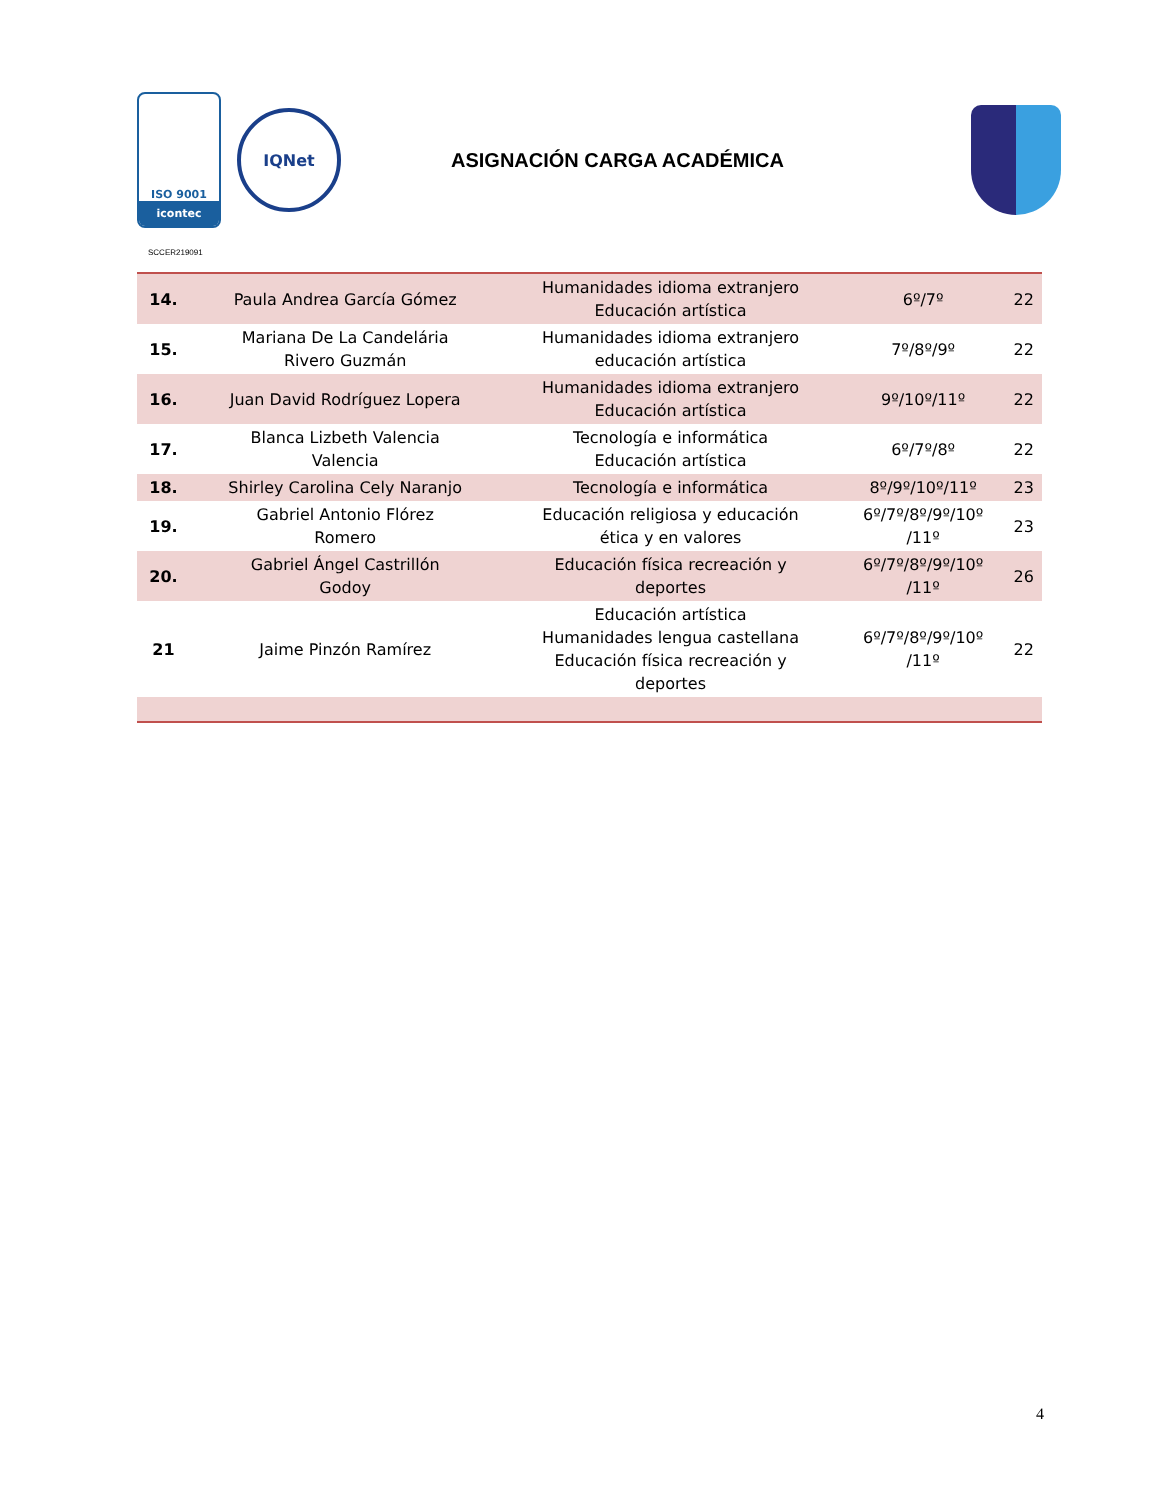ISO 9001
icontec
IQNet
ASIGNACIÓN CARGA ACADÉMICA
SCCER219091
| 14. | Paula Andrea García Gómez | Humanidades idioma extranjero Educación artística | 6º/7º | 22 |
| 15. | Mariana De La Candelária Rivero Guzmán | Humanidades idioma extranjero educación artística | 7º/8º/9º | 22 |
| 16. | Juan David Rodríguez Lopera | Humanidades idioma extranjero Educación artística | 9º/10º/11º | 22 |
| 17. | Blanca Lizbeth Valencia Valencia | Tecnología e informática Educación artística | 6º/7º/8º | 22 |
| 18. | Shirley Carolina Cely Naranjo | Tecnología e informática | 8º/9º/10º/11º | 23 |
| 19. | Gabriel Antonio Flórez Romero | Educación religiosa y educación ética y en valores | 6º/7º/8º/9º/10º /11º | 23 |
| 20. | Gabriel Ángel Castrillón Godoy | Educación física recreación y deportes | 6º/7º/8º/9º/10º /11º | 26 |
| 21 | Jaime Pinzón Ramírez | Educación artística Humanidades lengua castellana Educación física recreación y deportes | 6º/7º/8º/9º/10º /11º | 22 |
4